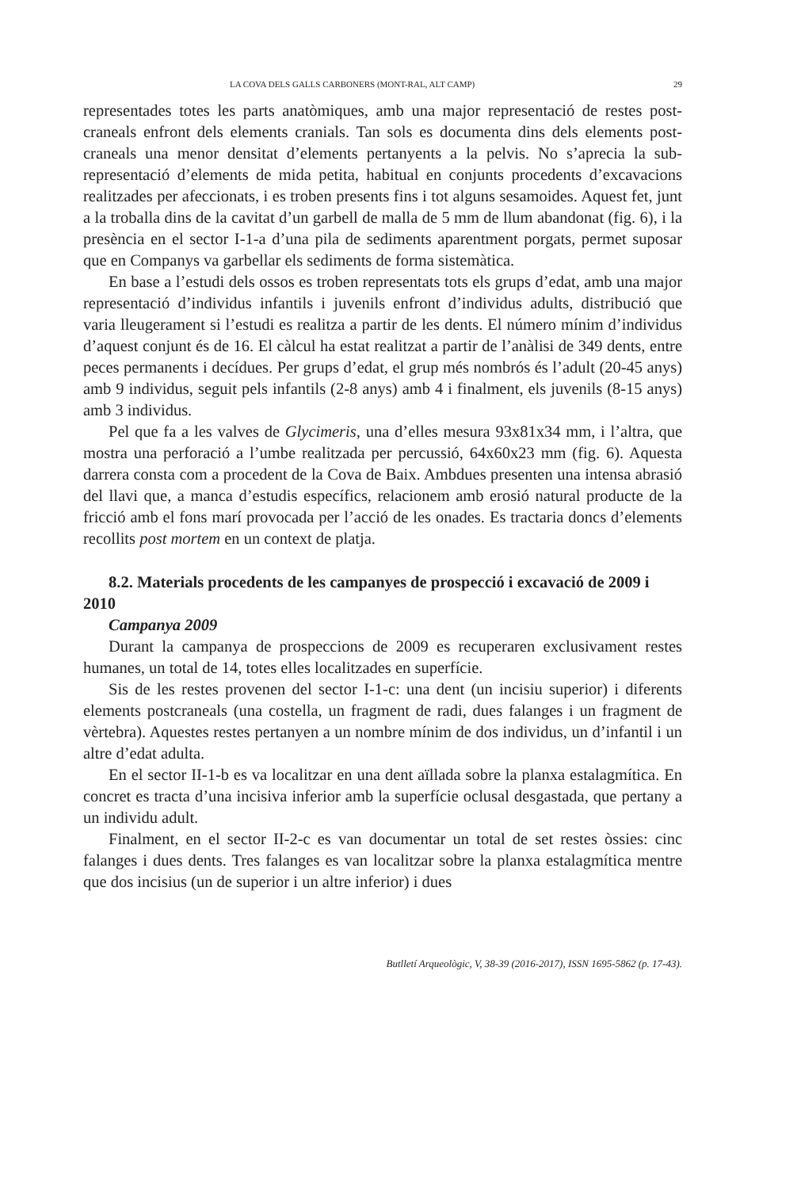LA COVA DELS GALLS CARBONERS (MONT-RAL, ALT CAMP) 29
representades totes les parts anatòmiques, amb una major representació de restes post-craneals enfront dels elements cranials. Tan sols es documenta dins dels elements post-craneals una menor densitat d’elements pertanyents a la pelvis. No s’aprecia la sub-representació d’elements de mida petita, habitual en conjunts procedents d’excavacions realitzades per afeccionats, i es troben presents fins i tot alguns sesamoides. Aquest fet, junt a la troballa dins de la cavitat d’un garbell de malla de 5 mm de llum abandonat (fig. 6), i la presència en el sector I-1-a d’una pila de sediments aparentment porgats, permet suposar que en Companys va garbellar els sediments de forma sistemàtica.
En base a l’estudi dels ossos es troben representats tots els grups d’edat, amb una major representació d’individus infantils i juvenils enfront d’individus adults, distribució que varia lleugerament si l’estudi es realitza a partir de les dents. El número mínim d’individus d’aquest conjunt és de 16. El càlcul ha estat realitzat a partir de l’anàlisi de 349 dents, entre peces permanents i decídues. Per grups d’edat, el grup més nombrós és l’adult (20-45 anys) amb 9 individus, seguit pels infantils (2-8 anys) amb 4 i finalment, els juvenils (8-15 anys) amb 3 individus.
Pel que fa a les valves de Glycimeris, una d’elles mesura 93x81x34 mm, i l’altra, que mostra una perforació a l’umbe realitzada per percussió, 64x60x23 mm (fig. 6). Aquesta darrera consta com a procedent de la Cova de Baix. Ambdues presenten una intensa abrasió del llavi que, a manca d’estudis específics, relacionem amb erosió natural producte de la fricció amb el fons marí provocada per l’acció de les onades. Es tractaria doncs d’elements recollits post mortem en un context de platja.
8.2. Materials procedents de les campanyes de prospecció i excavació de 2009 i 2010
Campanya 2009
Durant la campanya de prospeccions de 2009 es recuperaren exclusivament restes humanes, un total de 14, totes elles localitzades en superfície.
Sis de les restes provenen del sector I-1-c: una dent (un incisiu superior) i diferents elements postcraneals (una costella, un fragment de radi, dues falanges i un fragment de vèrtebra). Aquestes restes pertanyen a un nombre mínim de dos individus, un d’infantil i un altre d’edat adulta.
En el sector II-1-b es va localitzar en una dent aïllada sobre la planxa estalagmítica. En concret es tracta d’una incisiva inferior amb la superfície oclusal desgastada, que pertany a un individu adult.
Finalment, en el sector II-2-c es van documentar un total de set restes òssies: cinc falanges i dues dents. Tres falanges es van localitzar sobre la planxa estalagmítica mentre que dos incisius (un de superior i un altre inferior) i dues
Butlletí Arqueològic, V, 38-39 (2016-2017), ISSN 1695-5862 (p. 17-43).